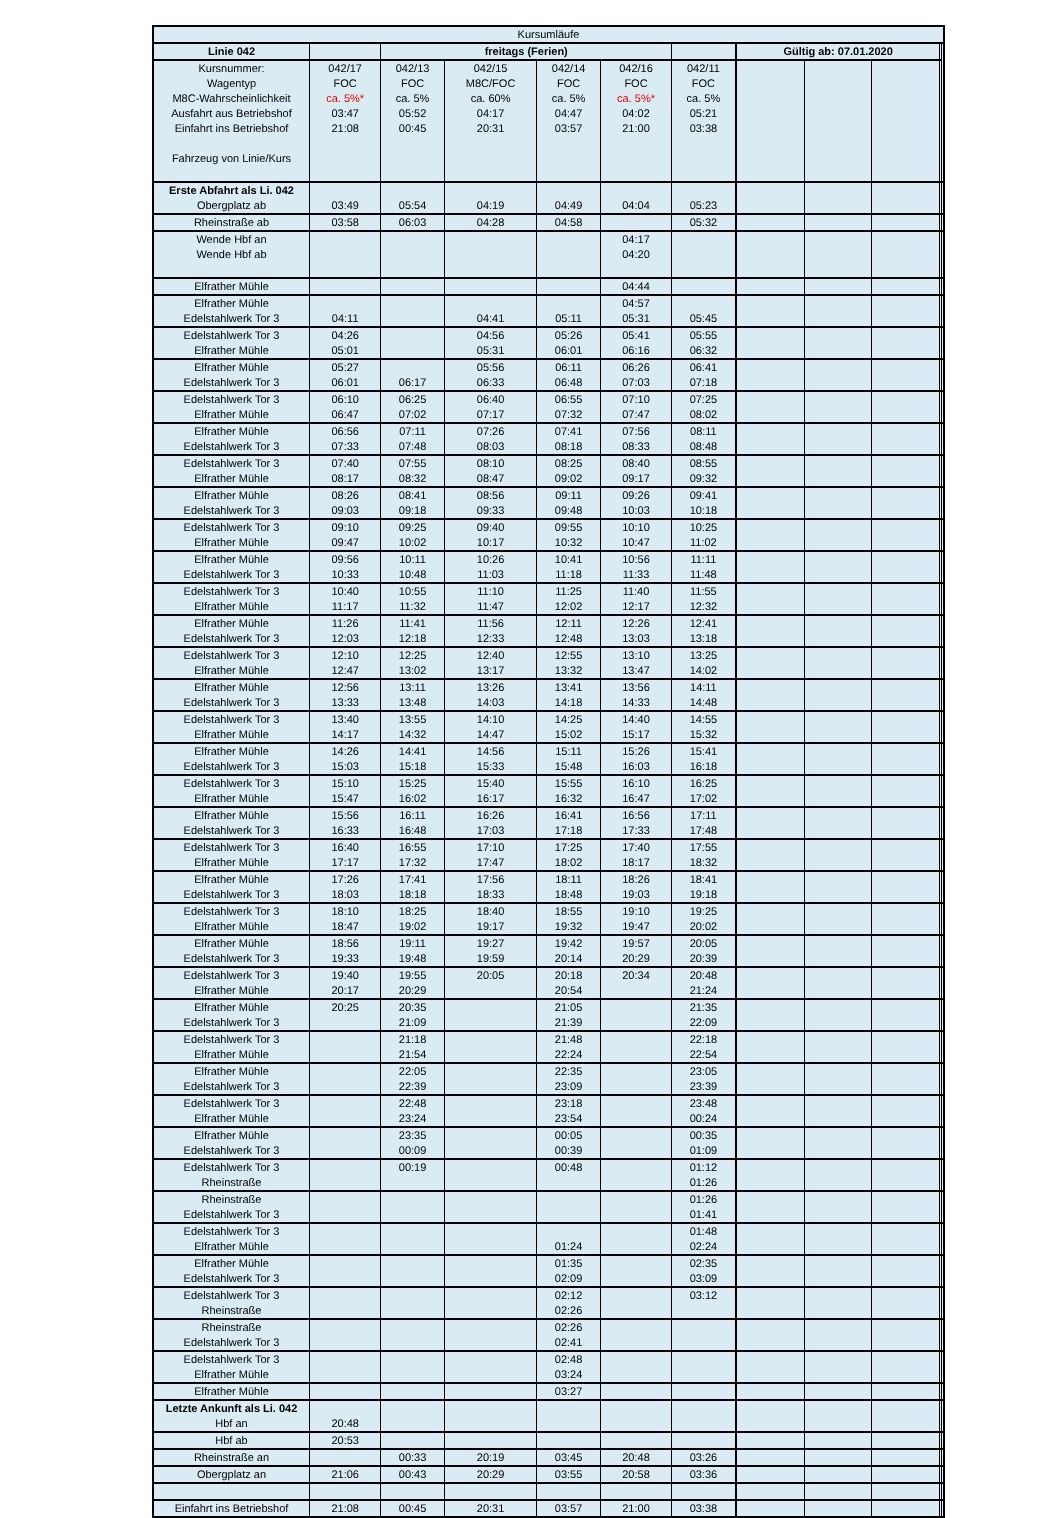| Kursumläufe | | | | | | | | | | | | |
| Linie 042 | | freitags (Ferien) | | | | | | Gültig ab: 07.01.2020 | | | | |
| Kursnummer: Wagentyp M8C-Wahrscheinlichkeit Ausfahrt aus Betriebshof Einfahrt ins Betriebshof Fahrzeug von Linie/Kurs | 042/17 FOC ca. 5%* 03:47 21:08 | 042/13 FOC ca. 5% 05:52 00:45 | 042/15 M8C/FOC ca. 60% 04:17 20:31 | 042/14 FOC ca. 5% 04:47 03:57 | 042/16 FOC ca. 5%* 04:02 21:00 | 042/11 FOC ca. 5% 05:21 03:38 | | | | | | |
| Erste Abfahrt als Li. 042 Obergplatz ab | 03:49 | 05:54 | 04:19 | 04:49 | 04:04 | 05:23 | | | | | | |
| Rheinstraße ab | 03:58 | 06:03 | 04:28 | 04:58 | | 05:32 | | | | | | |
| Wende Hbf an | | | | | 04:17 | | | | | | | |
| Wende Hbf ab | | | | | 04:20 | | | | | | | |
| Elfrather Mühle | | | | | 04:44 | | | | | | | |
| Elfrather Mühle Edelstahlwerk Tor 3 | 04:11 | | 04:41 | 05:11 | 04:57 05:31 | 05:45 | | | | | | |
| Edelstahlwerk Tor 3 Elfrather Mühle | 04:26 05:01 | | 04:56 05:31 | 05:26 06:01 | 05:41 06:16 | 05:55 06:32 | | | | | | |
| Elfrather Mühle Edelstahlwerk Tor 3 | 05:27 06:01 | 06:17 | 05:56 06:33 | 06:11 06:48 | 06:26 07:03 | 06:41 07:18 | | | | | | |
| Edelstahlwerk Tor 3 Elfrather Mühle | 06:10 06:47 | 06:25 07:02 | 06:40 07:17 | 06:55 07:32 | 07:10 07:47 | 07:25 08:02 | | | | | | |
| Elfrather Mühle Edelstahlwerk Tor 3 | 06:56 07:33 | 07:11 07:48 | 07:26 08:03 | 07:41 08:18 | 07:56 08:33 | 08:11 08:48 | | | | | | |
| Edelstahlwerk Tor 3 Elfrather Mühle | 07:40 08:17 | 07:55 08:32 | 08:10 08:47 | 08:25 09:02 | 08:40 09:17 | 08:55 09:32 | | | | | | |
| Elfrather Mühle Edelstahlwerk Tor 3 | 08:26 09:03 | 08:41 09:18 | 08:56 09:33 | 09:11 09:48 | 09:26 10:03 | 09:41 10:18 | | | | | | |
| Edelstahlwerk Tor 3 Elfrather Mühle | 09:10 09:47 | 09:25 10:02 | 09:40 10:17 | 09:55 10:32 | 10:10 10:47 | 10:25 11:02 | | | | | | |
| Elfrather Mühle Edelstahlwerk Tor 3 | 09:56 10:33 | 10:11 10:48 | 10:26 11:03 | 10:41 11:18 | 10:56 11:33 | 11:11 11:48 | | | | | | |
| Edelstahlwerk Tor 3 Elfrather Mühle | 10:40 11:17 | 10:55 11:32 | 11:10 11:47 | 11:25 12:02 | 11:40 12:17 | 11:55 12:32 | | | | | | |
| Elfrather Mühle Edelstahlwerk Tor 3 | 11:26 12:03 | 11:41 12:18 | 11:56 12:33 | 12:11 12:48 | 12:26 13:03 | 12:41 13:18 | | | | | | |
| Edelstahlwerk Tor 3 Elfrather Mühle | 12:10 12:47 | 12:25 13:02 | 12:40 13:17 | 12:55 13:32 | 13:10 13:47 | 13:25 14:02 | | | | | | |
| Elfrather Mühle Edelstahlwerk Tor 3 | 12:56 13:33 | 13:11 13:48 | 13:26 14:03 | 13:41 14:18 | 13:56 14:33 | 14:11 14:48 | | | | | | |
| Edelstahlwerk Tor 3 Elfrather Mühle | 13:40 14:17 | 13:55 14:32 | 14:10 14:47 | 14:25 15:02 | 14:40 15:17 | 14:55 15:32 | | | | | | |
| Elfrather Mühle Edelstahlwerk Tor 3 | 14:26 15:03 | 14:41 15:18 | 14:56 15:33 | 15:11 15:48 | 15:26 16:03 | 15:41 16:18 | | | | | | |
| Edelstahlwerk Tor 3 Elfrather Mühle | 15:10 15:47 | 15:25 16:02 | 15:40 16:17 | 15:55 16:32 | 16:10 16:47 | 16:25 17:02 | | | | | | |
| Elfrather Mühle Edelstahlwerk Tor 3 | 15:56 16:33 | 16:11 16:48 | 16:26 17:03 | 16:41 17:18 | 16:56 17:33 | 17:11 17:48 | | | | | | |
| Edelstahlwerk Tor 3 Elfrather Mühle | 16:40 17:17 | 16:55 17:32 | 17:10 17:47 | 17:25 18:02 | 17:40 18:17 | 17:55 18:32 | | | | | | |
| Elfrather Mühle Edelstahlwerk Tor 3 | 17:26 18:03 | 17:41 18:18 | 17:56 18:33 | 18:11 18:48 | 18:26 19:03 | 18:41 19:18 | | | | | | |
| Edelstahlwerk Tor 3 Elfrather Mühle | 18:10 18:47 | 18:25 19:02 | 18:40 19:17 | 18:55 19:32 | 19:10 19:47 | 19:25 20:02 | | | | | | |
| Elfrather Mühle Edelstahlwerk Tor 3 | 18:56 19:33 | 19:11 19:48 | 19:27 19:59 | 19:42 20:14 | 19:57 20:29 | 20:05 20:39 | | | | | | |
| Edelstahlwerk Tor 3 Elfrather Mühle | 19:40 20:17 | 19:55 20:29 | 20:05 | 20:18 20:54 | 20:34 | 20:48 21:24 | | | | | | |
| Elfrather Mühle Edelstahlwerk Tor 3 | 20:25 | 20:35 21:09 | | 21:05 21:39 | | 21:35 22:09 | | | | | | |
| Edelstahlwerk Tor 3 Elfrather Mühle | | 21:18 21:54 | | 21:48 22:24 | | 22:18 22:54 | | | | | | |
| Elfrather Mühle Edelstahlwerk Tor 3 | | 22:05 22:39 | | 22:35 23:09 | | 23:05 23:39 | | | | | | |
| Edelstahlwerk Tor 3 Elfrather Mühle | | 22:48 23:24 | | 23:18 23:54 | | 23:48 00:24 | | | | | | |
| Elfrather Mühle Edelstahlwerk Tor 3 | | 23:35 00:09 | | 00:05 00:39 | | 00:35 01:09 | | | | | | |
| Edelstahlwerk Tor 3 Rheinstraße | | 00:19 | | 00:48 | | 01:12 01:26 | | | | | | |
| Rheinstraße Edelstahlwerk Tor 3 | | | | | | 01:26 01:41 | | | | | | |
| Edelstahlwerk Tor 3 Elfrather Mühle | | | | 01:24 | | 01:48 02:24 | | | | | | |
| Elfrather Mühle Edelstahlwerk Tor 3 | | | | 01:35 02:09 | | 02:35 03:09 | | | | | | |
| Edelstahlwerk Tor 3 Rheinstraße | | | | 02:12 02:26 | | 03:12 | | | | | | |
| Rheinstraße Edelstahlwerk Tor 3 | | | | 02:26 02:41 | | | | | | | | |
| Edelstahlwerk Tor 3 Elfrather Mühle | | | | 02:48 03:24 | | | | | | | | |
| Elfrather Mühle | | | | 03:27 | | | | | | | | |
| Letzte Ankunft als Li. 042 Hbf an | 20:48 | | | | | | | | | | | |
| Hbf ab | 20:53 | | | | | | | | | | | |
| Rheinstraße an | | 00:33 | 20:19 | 03:45 | 20:48 | 03:26 | | | | | | |
| Obergplatz an | 21:06 | 00:43 | 20:29 | 03:55 | 20:58 | 03:36 | | | | | | |
| Einfahrt ins Betriebshof | 21:08 | 00:45 | 20:31 | 03:57 | 21:00 | 03:38 | | | | | | |